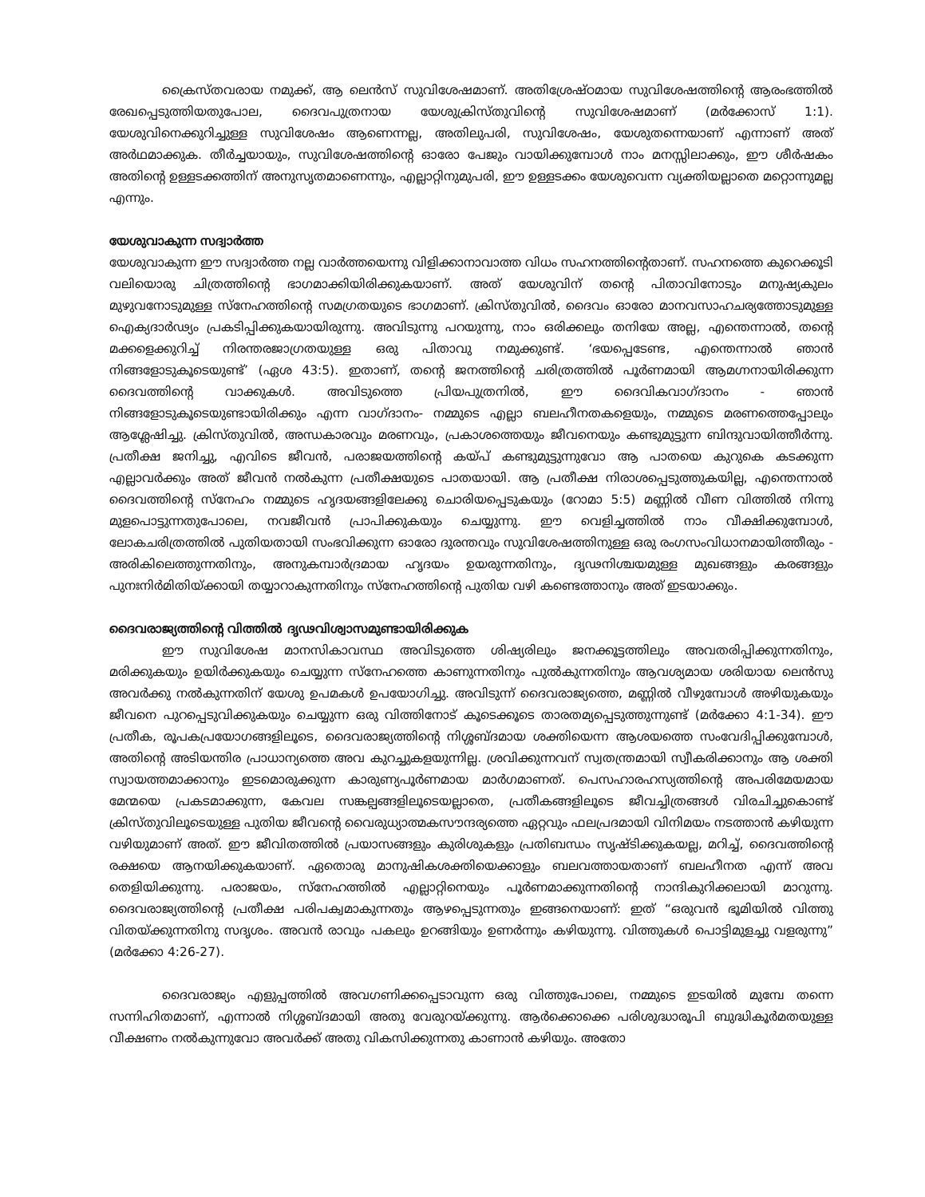ക്രൈസ്തവരായ നമുക്ക്, ആ ലെൻസ് സുവിശേഷമാണ്. അതിശ്രേഷ്ഠമായ സുവിശേഷത്തിന്റെ ആരംഭത്തിൽ രേഖപ്പെടുത്തിയതുപോല, ദൈവപുത്രനായ യേശുക്രിസ്തുവിന്റെ സുവിശേഷമാണ് (മർക്കോസ് 1:1). യേശുവിനെക്കുറിച്ചുള്ള സുവിശേഷം ആണെന്നല്ല, അതിലുപരി, സുവിശേഷം, യേശുതന്നെയാണ് എന്നാണ് അത് അർഥമാക്കുക. തീർച്ചയായും, സുവിശേഷത്തിന്റെ ഓരോ പേജും വായിക്കുമ്പോൾ നാം മനസ്സിലാക്കും, ഈ ശീർഷകം അതിന്റെ ഉള്ളടക്കത്തിന് അനുസൃതമാണെന്നും, എല്ലാറ്റിനുമുപരി, ഈ ഉള്ളടക്കം യേശുവെന്ന വ്യക്തിയല്ലാതെ മറ്റൊന്നുമല്ല എന്നും.
യേശുവാകുന്ന സദ്വാർത്ത
യേശുവാകുന്ന ഈ സദ്വാർത്ത നല്ല വാർത്തയെന്നു വിളിക്കാനാവാത്ത വിധം സഹനത്തിന്റെതാണ്. സഹനത്തെ കുറെക്കൂടി വലിയൊരു ചിത്രത്തിന്റെ ഭാഗമാക്കിയിരിക്കുകയാണ്. അത് യേശുവിന് തന്റെ പിതാവിനോടും മനുഷ്യകുലം മുഴുവനോടുമുള്ള സ്നേഹത്തിന്റെ സമഗ്രതയുടെ ഭാഗമാണ്. ക്രിസ്തുവിൽ, ദൈവം ഓരോ മാനവസാഹചര്യത്തോടുമുള്ള ഐക്യദാർഢ്യം പ്രകടിപ്പിക്കുകയായിരുന്നു. അവിടുന്നു പറയുന്നു, നാം ഒരിക്കലും തനിയേ അല്ല, എന്തെന്നാൽ, തന്റെ മക്കളെക്കുറിച്ച് നിരന്തരജാഗ്രതയുള്ള ഒരു പിതാവു നമുക്കുണ്ട്. ‘ഭയപ്പെടേണ്ട, എന്തെന്നാൽ ഞാൻ നിങ്ങളോടുകൂടെയുണ്ട്’ (ഏശ 43:5). ഇതാണ്, തന്റെ ജനത്തിന്റെ ചരിത്രത്തിൽ പൂർണമായി ആമഗ്നനായിരിക്കുന്ന ദൈവത്തിന്റെ വാക്കുകൾ. അവിടുത്തെ പ്രിയപുത്രനിൽ, ഈ ദൈവികവാഗ്ദാനം - ഞാൻ നിങ്ങളോടുകൂടെയുണ്ടായിരിക്കും എന്ന വാഗ്ദാനം- നമ്മുടെ എല്ലാ ബലഹീനതകളെയും, നമ്മുടെ മരണത്തെപ്പോലും ആശ്ലേഷിച്ചു. ക്രിസ്തുവിൽ, അന്ധകാരവും മരണവും, പ്രകാശത്തെയും ജീവനെയും കണ്ടുമുട്ടുന്ന ബിന്ദുവായിത്തീർന്നു. പ്രതീക്ഷ ജനിച്ചു, എവിടെ ജീവൻ, പരാജയത്തിന്റെ കയ്പ് കണ്ടുമുട്ടുന്നുവോ ആ പാതയെ കുറുകെ കടക്കുന്ന എല്ലാവർക്കും അത് ജീവൻ നൽകുന്ന പ്രതീക്ഷയുടെ പാതയായി. ആ പ്രതീക്ഷ നിരാശപ്പെടുത്തുകയില്ല, എന്തെന്നാൽ ദൈവത്തിന്റെ സ്നേഹം നമ്മുടെ ഹൃദയങ്ങളിലേക്കു ചൊരിയപ്പെടുകയും (റോമാ 5:5) മണ്ണിൽ വീണ വിത്തിൽ നിന്നു മുളപൊട്ടുന്നതുപോലെ, നവജീവൻ പ്രാപിക്കുകയും ചെയ്യുന്നു. ഈ വെളിച്ചത്തിൽ നാം വീക്ഷിക്കുമ്പോൾ, ലോകചരിത്രത്തിൽ പുതിയതായി സംഭവിക്കുന്ന ഓരോ ദുരന്തവും സുവിശേഷത്തിനുള്ള ഒരു രംഗസംവിധാനമായിത്തീരും - അരികിലെത്തുന്നതിനും, അനുകമ്പാർദ്രമായ ഹൃദയം ഉയരുന്നതിനും, ദൃഢനിശ്ചയമുള്ള മുഖങ്ങളും കരങ്ങളും പുനഃനിർമിതിയ്ക്കായി തയ്യാറാകുന്നതിനും സ്നേഹത്തിന്റെ പുതിയ വഴി കണ്ടെത്താനും അത് ഇടയാക്കും.
ദൈവരാജ്യത്തിന്റെ വിത്തിൽ ദൃഢവിശ്വാസമുണ്ടായിരിക്കുക
ഈ സുവിശേഷ മാനസികാവസ്ഥ അവിടുത്തെ ശിഷ്യരിലും ജനക്കൂട്ടത്തിലും അവതരിപ്പിക്കുന്നതിനും, മരിക്കുകയും ഉയിർക്കുകയും ചെയ്യുന്ന സ്നേഹത്തെ കാണുന്നതിനും പുൽകുന്നതിനും ആവശ്യമായ ശരിയായ ലെൻസു അവർക്കു നൽകുന്നതിന് യേശു ഉപമകൾ ഉപയോഗിച്ചു. അവിടുന്ന് ദൈവരാജ്യത്തെ, മണ്ണിൽ വീഴുമ്പോൾ അഴിയുകയും ജീവനെ പുറപ്പെടുവിക്കുകയും ചെയ്യുന്ന ഒരു വിത്തിനോട് കൂടെക്കൂടെ താരതമ്യപ്പെടുത്തുന്നുണ്ട് (മർക്കോ 4:1-34). ഈ പ്രതീക, രൂപകപ്രയോഗങ്ങളിലൂടെ, ദൈവരാജ്യത്തിന്റെ നിശ്ശബ്ദമായ ശക്തിയെന്ന ആശയത്തെ സംവേദിപ്പിക്കുമ്പോൾ, അതിന്റെ അടിയന്തിര പ്രാധാന്യത്തെ അവ കുറച്ചുകളയുന്നില്ല. ശ്രവിക്കുന്നവന് സ്വതന്ത്രമായി സ്വീകരിക്കാനും ആ ശക്തി സ്വായത്തമാക്കാനും ഇടമൊരുക്കുന്ന കാരുണ്യപൂർണമായ മാർഗമാണത്. പെസഹാരഹസ്യത്തിന്റെ അപരിമേയമായ മേന്മയെ പ്രകടമാക്കുന്ന, കേവല സങ്കല്പങ്ങളിലൂടെയല്ലാതെ, പ്രതീകങ്ങളിലൂടെ ജീവച്ചിത്രങ്ങൾ വിരചിച്ചുകൊണ്ട് ക്രിസ്തുവിലൂടെയുള്ള പുതിയ ജീവന്റെ വൈരുധ്യാത്മകസൗന്ദര്യത്തെ ഏറ്റവും ഫലപ്രദമായി വിനിമയം നടത്താൻ കഴിയുന്ന വഴിയുമാണ് അത്. ഈ ജീവിതത്തിൽ പ്രയാസങ്ങളും കുരിശുകളും പ്രതിബന്ധം സൃഷ്ടിക്കുകയല്ല, മറിച്ച്, ദൈവത്തിന്റെ രക്ഷയെ ആനയിക്കുകയാണ്. ഏതൊരു മാനുഷികശക്തിയെക്കാളും ബലവത്തായതാണ് ബലഹീനത എന്ന് അവ തെളിയിക്കുന്നു. പരാജയം, സ്നേഹത്തിൽ എല്ലാറ്റിനെയും പൂർണമാക്കുന്നതിന്റെ നാന്ദികുറിക്കലായി മാറുന്നു. ദൈവരാജ്യത്തിന്റെ പ്രതീക്ഷ പരിപക്വമാകുന്നതും ആഴപ്പെടുന്നതും ഇങ്ങനെയാണ്: ഇത് “ഒരുവൻ ഭൂമിയിൽ വിത്തു വിതയ്ക്കുന്നതിനു സദൃശം. അവൻ രാവും പകലും ഉറങ്ങിയും ഉണർന്നും കഴിയുന്നു. വിത്തുകൾ പൊട്ടിമുളച്ചു വളരുന്നു” (മർക്കോ 4:26-27).
ദൈവരാജ്യം എളുപ്പത്തിൽ അവഗണിക്കപ്പെടാവുന്ന ഒരു വിത്തുപോലെ, നമ്മുടെ ഇടയിൽ മുമ്പേ തന്നെ സന്നിഹിതമാണ്, എന്നാൽ നിശ്ശബ്ദമായി അതു വേരുറയ്ക്കുന്നു. ആർക്കൊക്കെ പരിശുദ്ധാരൂപി ബുദ്ധികൂർമതയുള്ള വീക്ഷണം നൽകുന്നുവോ അവർക്ക് അതു വികസിക്കുന്നതു കാണാൻ കഴിയും. അതോ